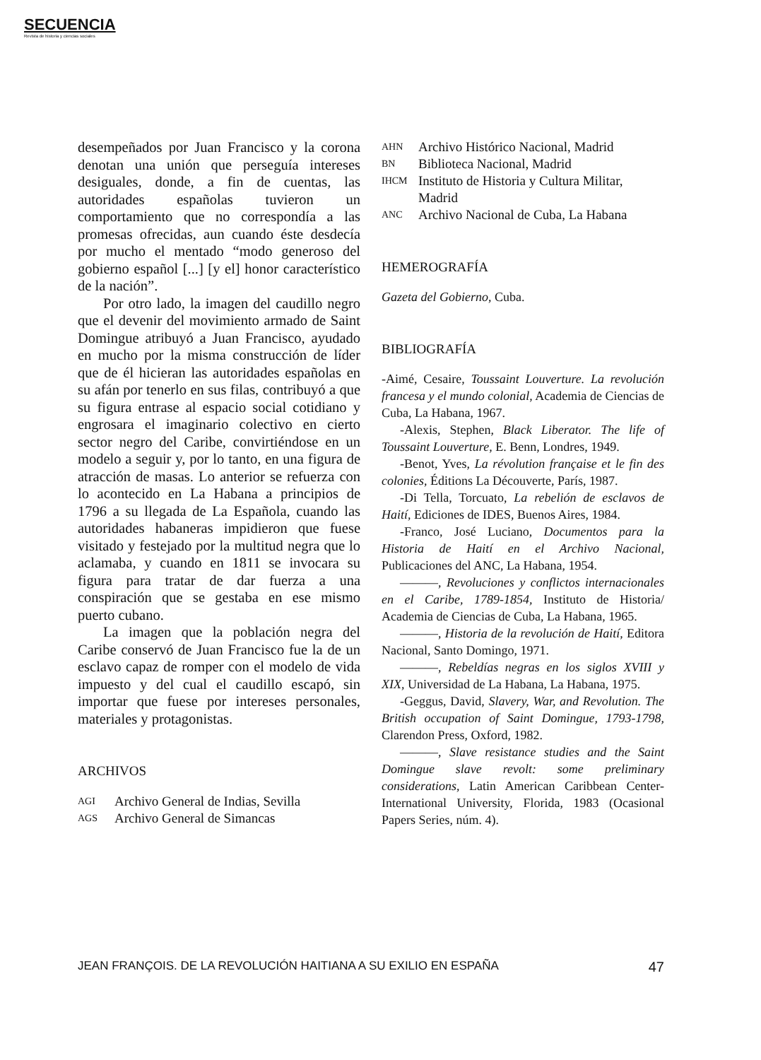SECUENCIA
Revista de historia y ciencias sociales
desempeñados por Juan Francisco y la corona denotan una unión que perseguía intereses desiguales, donde, a fin de cuentas, las autoridades españolas tuvieron un comportamiento que no correspondía a las promesas ofrecidas, aun cuando éste desdecía por mucho el mentado “modo generoso del gobierno español [...] [y el] honor característico de la nación”.
Por otro lado, la imagen del caudillo negro que el devenir del movimiento armado de Saint Domingue atribuyó a Juan Francisco, ayudado en mucho por la misma construcción de líder que de él hicieran las autoridades españolas en su afán por tenerlo en sus filas, contribuyó a que su figura entrase al espacio social cotidiano y engrosara el imaginario colectivo en cierto sector negro del Caribe, convirtiéndose en un modelo a seguir y, por lo tanto, en una figura de atracción de masas. Lo anterior se refuerza con lo acontecido en La Habana a principios de 1796 a su llegada de La Española, cuando las autoridades habaneras impidieron que fuese visitado y festejado por la multitud negra que lo aclamaba, y cuando en 1811 se invocara su figura para tratar de dar fuerza a una conspiración que se gestaba en ese mismo puerto cubano.
La imagen que la población negra del Caribe conservó de Juan Francisco fue la de un esclavo capaz de romper con el modelo de vida impuesto y del cual el caudillo escapó, sin importar que fuese por intereses personales, materiales y protagonistas.
ARCHIVOS
AGI Archivo General de Indias, Sevilla
AGS Archivo General de Simancas
AHN Archivo Histórico Nacional, Madrid
BN Biblioteca Nacional, Madrid
IHCM Instituto de Historia y Cultura Militar, Madrid
ANC Archivo Nacional de Cuba, La Habana
HEMEROGRAFÍA
Gazeta del Gobierno, Cuba.
BIBLIOGRAFÍA
-Aimé, Cesaire, Toussaint Louverture. La revolución francesa y el mundo colonial, Academia de Ciencias de Cuba, La Habana, 1967.
-Alexis, Stephen, Black Liberator. The life of Toussaint Louverture, E. Benn, Londres, 1949.
-Benot, Yves, La révolution française et le fin des colonies, Éditions La Découverte, París, 1987.
-Di Tella, Torcuato, La rebelión de esclavos de Haití, Ediciones de IDES, Buenos Aires, 1984.
-Franco, José Luciano, Documentos para la Historia de Haití en el Archivo Nacional, Publicaciones del ANC, La Habana, 1954.
———, Revoluciones y conflictos internacionales en el Caribe, 1789-1854, Instituto de Historia/ Academia de Ciencias de Cuba, La Habana, 1965.
———, Historia de la revolución de Haití, Editora Nacional, Santo Domingo, 1971.
———, Rebeldías negras en los siglos XVIII y XIX, Universidad de La Habana, La Habana, 1975.
-Geggus, David, Slavery, War, and Revolution. The British occupation of Saint Domingue, 1793-1798, Clarendon Press, Oxford, 1982.
———, Slave resistance studies and the Saint Domingue slave revolt: some preliminary considerations, Latin American Caribbean Center-International University, Florida, 1983 (Ocasional Papers Series, núm. 4).
JEAN FRANÇOIS. DE LA REVOLUCIÓN HAITIANA A SU EXILIO EN ESPAÑA 47